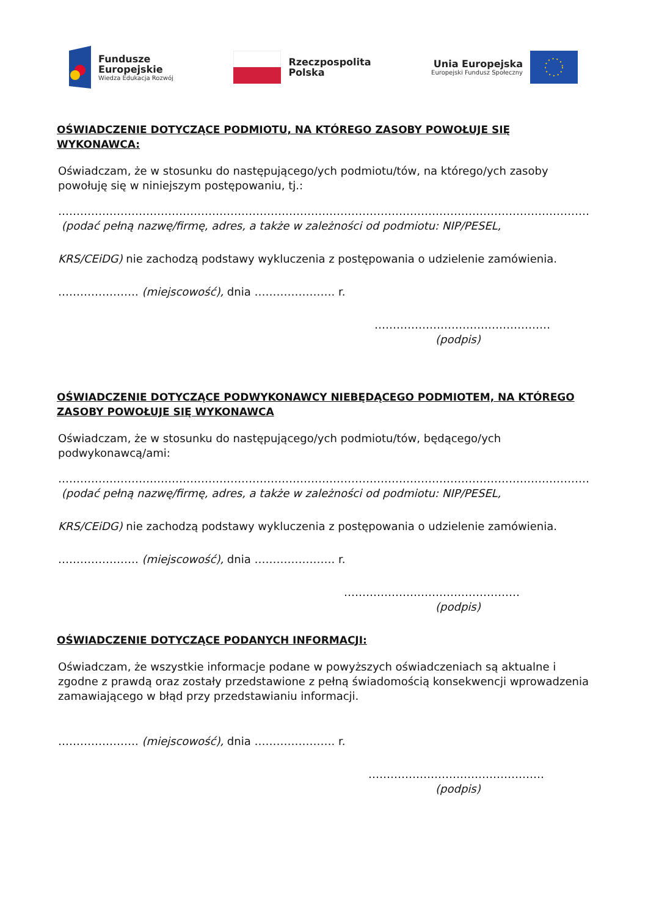Fundusze
Europejskie
Wiedza Edukacja Rozwój
Rzeczpospolita
Polska
Unia Europejska
Europejski Fundusz Społeczny
OŚWIADCZENIE DOTYCZĄCE PODMIOTU, NA KTÓREGO ZASOBY POWOŁUJE SIĘ WYKONAWCA:
Oświadczam, że w stosunku do następującego/ych podmiotu/tów, na którego/ych zasoby powołuję się w niniejszym postępowaniu, tj.:
…………………………………………………………………………………………………………………………………………
(podać pełną nazwę/firmę, adres, a także w zależności od podmiotu: NIP/PESEL,
KRS/CEiDG) nie zachodzą podstawy wykluczenia z postępowania o udzielenie zamówienia.
…………………. (miejscowość), dnia …………………. r.
…………………………………………
(podpis)
OŚWIADCZENIE DOTYCZĄCE PODWYKONAWCY NIEBĘDĄCEGO PODMIOTEM, NA KTÓREGO ZASOBY POWOŁUJE SIĘ WYKONAWCA
Oświadczam, że w stosunku do następującego/ych podmiotu/tów, będącego/ych podwykonawcą/ami:
…………………………………………………………………………………………………………………………………………
(podać pełną nazwę/firmę, adres, a także w zależności od podmiotu: NIP/PESEL,
KRS/CEiDG) nie zachodzą podstawy wykluczenia z postępowania o udzielenie zamówienia.
…………………. (miejscowość), dnia …………………. r.
…………………………………………
(podpis)
OŚWIADCZENIE DOTYCZĄCE PODANYCH INFORMACJI:
Oświadczam, że wszystkie informacje podane w powyższych oświadczeniach są aktualne i zgodne z prawdą oraz zostały przedstawione z pełną świadomością konsekwencji wprowadzenia zamawiającego w błąd przy przedstawianiu informacji.
…………………. (miejscowość), dnia …………………. r.
…………………………………………
(podpis)